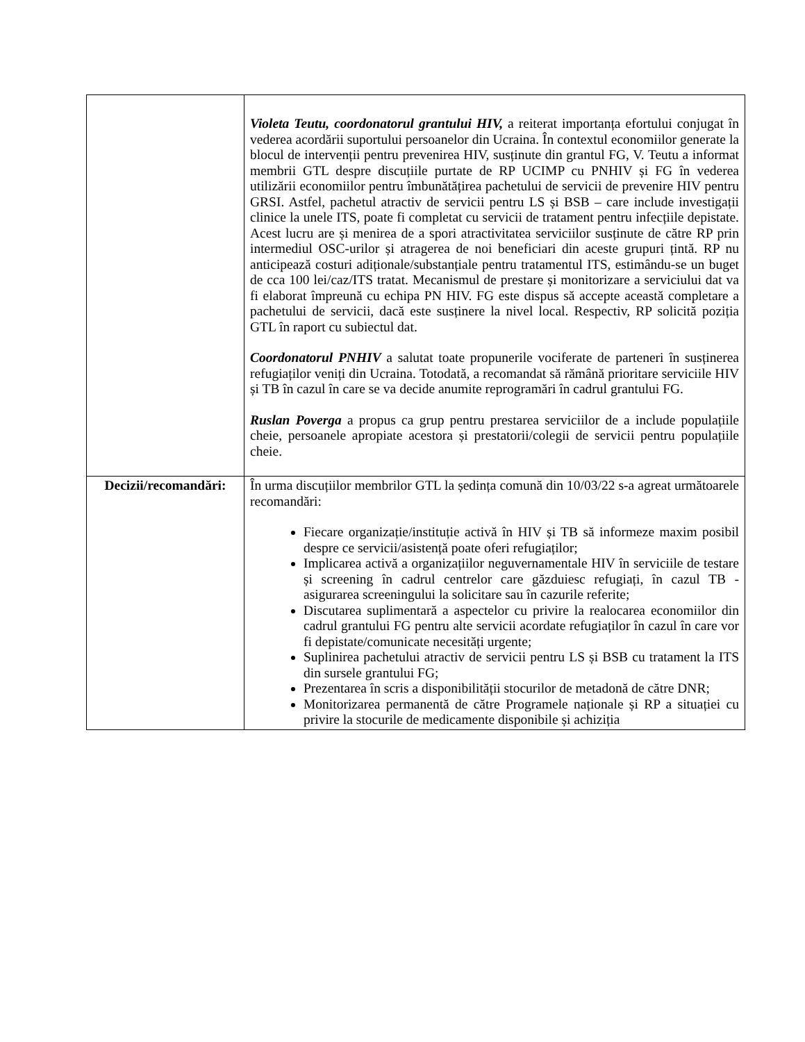| | Violeta Teutu, coordonatorul grantului HIV, a reiterat importanța efortului conjugat în vederea acordării suportului persoanelor din Ucraina. În contextul economiilor generate la blocul de intervenții pentru prevenirea HIV, susținute din grantul FG, V. Teutu a informat membrii GTL despre discuțiile purtate de RP UCIMP cu PNHIV și FG în vederea utilizării economiilor pentru îmbunătățirea pachetului de servicii de prevenire HIV pentru GRSI. Astfel, pachetul atractiv de servicii pentru LS și BSB – care include investigații clinice la unele ITS, poate fi completat cu servicii de tratament pentru infecțiile depistate. Acest lucru are și menirea de a spori atractivitatea serviciilor susținute de către RP prin intermediul OSC-urilor și atragerea de noi beneficiari din aceste grupuri țintă. RP nu anticipează costuri adiționale/substanțiale pentru tratamentul ITS, estimându-se un buget de cca 100 lei/caz/ITS tratat. Mecanismul de prestare și monitorizare a serviciului dat va fi elaborat împreună cu echipa PN HIV. FG este dispus să accepte această completare a pachetului de servicii, dacă este susținere la nivel local. Respectiv, RP solicită poziția GTL în raport cu subiectul dat. Coordonatorul PNHIV a salutat toate propunerile vociferate de parteneri în susținerea refugiaților veniți din Ucraina. Totodată, a recomandat să rămână prioritare serviciile HIV și TB în cazul în care se va decide anumite reprogramări în cadrul grantului FG. Ruslan Poverga a propus ca grup pentru prestarea serviciilor de a include populațiile cheie, persoanele apropiate acestora și prestatorii/colegii de servicii pentru populațiile cheie. |
| Decizii/recomandări: | În urma discuțiilor membrilor GTL la ședința comună din 10/03/22 s-a agreat următoarele recomandări: Fiecare organizație/instituție activă în HIV și TB să informeze maxim posibil despre ce servicii/asistență poate oferi refugiaților; Implicarea activă a organizațiilor neguvernamentale HIV în serviciile de testare și screening în cadrul centrelor care găzduiesc refugiați, în cazul TB - asigurarea screeningului la solicitare sau în cazurile referite; Discutarea suplimentară a aspectelor cu privire la realocarea economiilor din cadrul grantului FG pentru alte servicii acordate refugiaților în cazul în care vor fi depistate/comunicate necesități urgente; Suplinirea pachetului atractiv de servicii pentru LS și BSB cu tratament la ITS din sursele grantului FG; Prezentarea în scris a disponibilității stocurilor de metadonă de către DNR; Monitorizarea permanentă de către Programele naționale și RP a situației cu privire la stocurile de medicamente disponibile și achiziția |